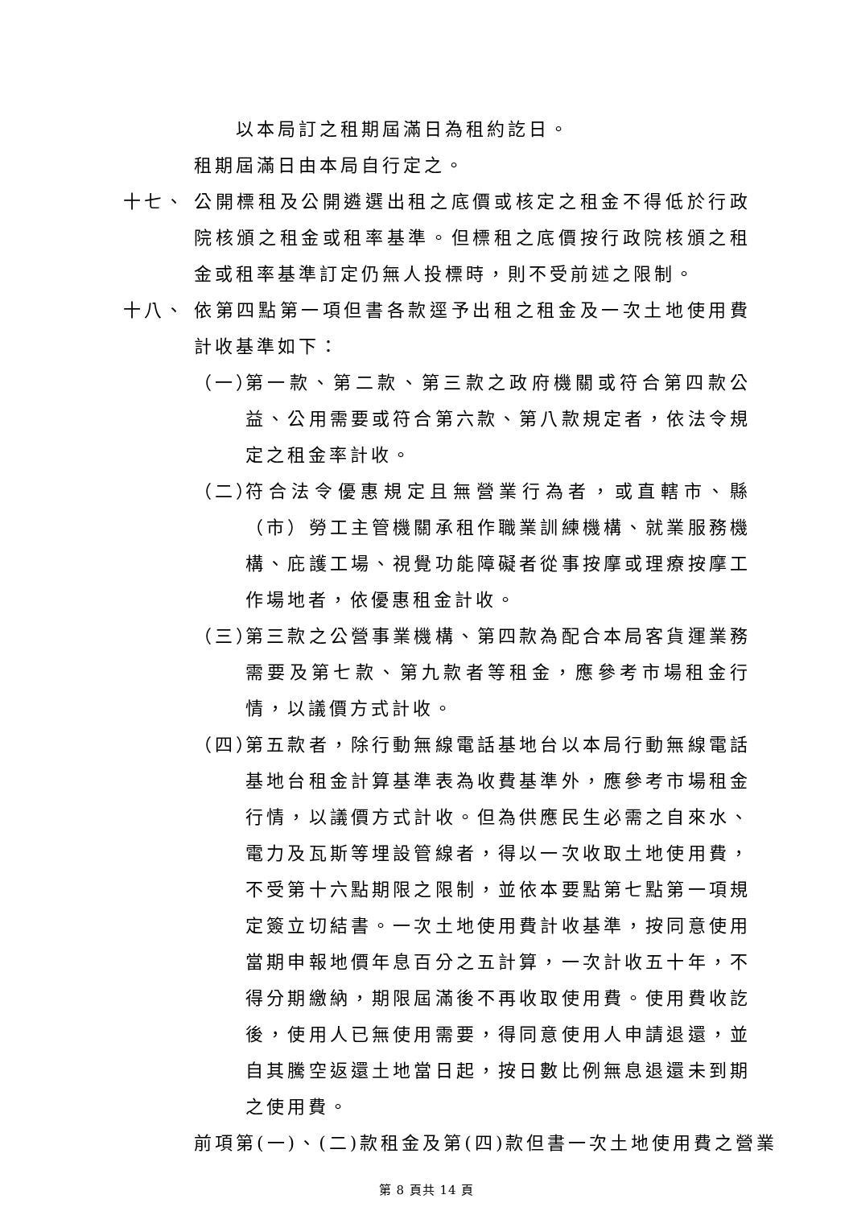以本局訂之租期屆滿日為租約訖日。
租期屆滿日由本局自行定之。
十七、 公開標租及公開遴選出租之底價或核定之租金不得低於行政院核頒之租金或租率基準。但標租之底價按行政院核頒之租金或租率基準訂定仍無人投標時，則不受前述之限制。
十八、 依第四點第一項但書各款逕予出租之租金及一次土地使用費計收基準如下：
（一）
第一款、第二款、第三款之政府機關或符合第四款公益、公用需要或符合第六款、第八款規定者，依法令規定之租金率計收。
（二）
符合法令優惠規定且無營業行為者，或直轄市、縣（市）勞工主管機關承租作職業訓練機構、就業服務機構、庇護工場、視覺功能障礙者從事按摩或理療按摩工作場地者，依優惠租金計收。
（三）
第三款之公營事業機構、第四款為配合本局客貨運業務需要及第七款、第九款者等租金，應參考市場租金行情，以議價方式計收。
（四）
第五款者，除行動無線電話基地台以本局行動無線電話基地台租金計算基準表為收費基準外，應參考市場租金行情，以議價方式計收。但為供應民生必需之自來水、電力及瓦斯等埋設管線者，得以一次收取土地使用費，不受第十六點期限之限制，並依本要點第七點第一項規定簽立切結書。一次土地使用費計收基準，按同意使用當期申報地價年息百分之五計算，一次計收五十年，不得分期繳納，期限屆滿後不再收取使用費。使用費收訖後，使用人已無使用需要，得同意使用人申請退還，並自其騰空返還土地當日起，按日數比例無息退還未到期之使用費。
前項第(一)、(二)款租金及第(四)款但書一次土地使用費之營業
第 8 頁共 14 頁